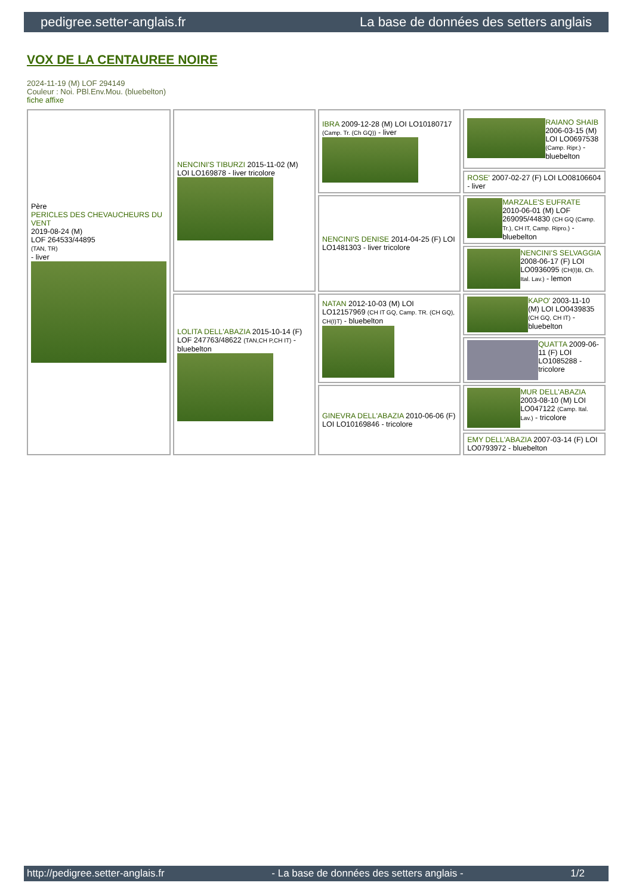pedigree.setter-anglais.fr La base de données des setters anglais
VOX DE LA CENTAUREE NOIRE
2024-11-19 (M) LOF 294149
Couleur : Noi. PBl.Env.Mou. (bluebelton)
fiche affixe
| Père PERICLES DES CHEVAUCHEURS DU VENT 2019-08-24 (M) LOF 264533/44895 (TAN, TR) - liver | NENCINI'S TIBURZI 2015-11-02 (M) LOI LO169878 - liver tricolore | IBRA 2009-12-28 (M) LOI LO10180717 (Camp. Tr. (Ch GQ)) - liver | RAIANO SHAIB 2006-03-15 (M) LOI LO0697538 (Camp. Ripr.) - bluebelton |
| | | | ROSE' 2007-02-27 (F) LOI LO08106604 - liver |
| | | NENCINI'S DENISE 2014-04-25 (F) LOI LO1481303 - liver tricolore | MARZALE'S EUFRATE 2010-06-01 (M) LOF 269095/44830 (CH GQ (Camp. Tr.), CH IT, Camp. Ripro.) - bluebelton |
| | | | NENCINI'S SELVAGGIA 2008-06-17 (F) LOI LO0936095 (CH(I)B, Ch. Ital. Lav.) - lemon |
| | LOLITA DELL'ABAZIA 2015-10-14 (F) LOF 247763/48622 (TAN,CH P,CH IT) - bluebelton | NATAN 2012-10-03 (M) LOI LO12157969 (CH IT GQ, Camp. TR. (CH GQ), CH(I)T) - bluebelton | KAPO' 2003-11-10 (M) LOI LO0439835 (CH GQ, CH IT) - bluebelton |
| | | | QUATTA 2009-06-11 (F) LOI LO1085288 - tricolore |
| | | GINEVRA DELL'ABAZIA 2010-06-06 (F) LOI LO10169846 - tricolore | MUR DELL'ABAZIA 2003-08-10 (M) LOI LO047122 (Camp. Ital. Lav.) - tricolore |
| | | | EMY DELL'ABAZIA 2007-03-14 (F) LOI LO0793972 - bluebelton |
http://pedigree.setter-anglais.fr - La base de données des setters anglais - 1/2